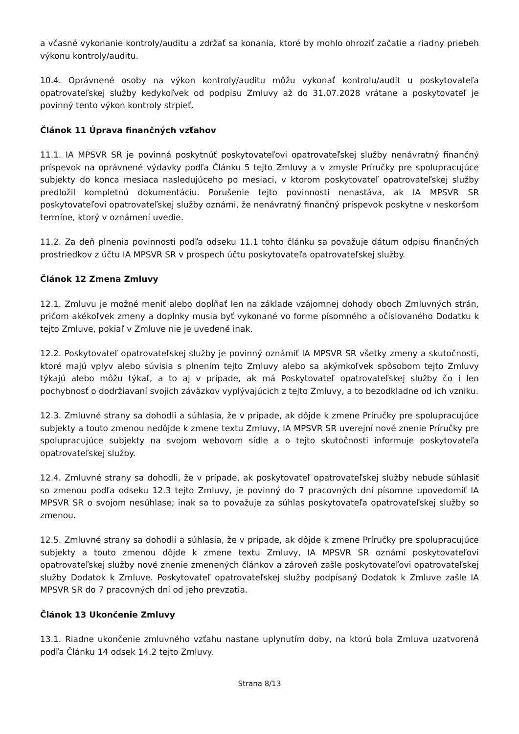a včasné vykonanie kontroly/auditu a zdržať sa konania, ktoré by mohlo ohroziť začatie a riadny priebeh výkonu kontroly/auditu.
10.4. Oprávnené osoby na výkon kontroly/auditu môžu vykonať kontrolu/audit u poskytovateľa opatrovateľskej služby kedykoľvek od podpisu Zmluvy až do 31.07.2028 vrátane a poskytovateľ je povinný tento výkon kontroly strpieť.
Článok 11 Úprava finančných vzťahov
11.1. IA MPSVR SR je povinná poskytnúť poskytovateľovi opatrovateľskej služby nenávratný finančný príspevok na oprávnené výdavky podľa Článku 5 tejto Zmluvy a v zmysle Príručky pre spolupracujúce subjekty do konca mesiaca nasledujúceho po mesiaci, v ktorom poskytovateľ opatrovateľskej služby predložil kompletnú dokumentáciu. Porušenie tejto povinnosti nenastáva, ak IA MPSVR SR poskytovateľovi opatrovateľskej služby oznámi, že nenávratný finančný príspevok poskytne v neskoršom termíne, ktorý v oznámení uvedie.
11.2. Za deň plnenia povinnosti podľa odseku 11.1 tohto článku sa považuje dátum odpisu finančných prostriedkov z účtu IA MPSVR SR v prospech účtu poskytovateľa opatrovateľskej služby.
Článok 12 Zmena Zmluvy
12.1. Zmluvu je možné meniť alebo dopĺňať len na základe vzájomnej dohody oboch Zmluvných strán, pričom akékoľvek zmeny a doplnky musia byť vykonané vo forme písomného a očíslovaného Dodatku k tejto Zmluve, pokiaľ v Zmluve nie je uvedené inak.
12.2. Poskytovateľ opatrovateľskej služby je povinný oznámiť IA MPSVR SR všetky zmeny a skutočnosti, ktoré majú vplyv alebo súvisia s plnením tejto Zmluvy alebo sa akýmkoľvek spôsobom tejto Zmluvy týkajú alebo môžu týkať, a to aj v prípade, ak má Poskytovateľ opatrovateľskej služby čo i len pochybnosť o dodržiavaní svojich záväzkov vyplývajúcich z tejto Zmluvy, a to bezodkladne od ich vzniku.
12.3. Zmluvné strany sa dohodli a súhlasia, že v prípade, ak dôjde k zmene Príručky pre spolupracujúce subjekty a touto zmenou nedôjde k zmene textu Zmluvy, IA MPSVR SR uverejní nové znenie Príručky pre spolupracujúce subjekty na svojom webovom sídle a o tejto skutočnosti informuje poskytovateľa opatrovateľskej služby.
12.4. Zmluvné strany sa dohodli, že v prípade, ak poskytovateľ opatrovateľskej služby nebude súhlasiť so zmenou podľa odseku 12.3 tejto Zmluvy, je povinný do 7 pracovných dní písomne upovedomiť IA MPSVR SR o svojom nesúhlase; inak sa to považuje za súhlas poskytovateľa opatrovateľskej služby so zmenou.
12.5. Zmluvné strany sa dohodli a súhlasia, že v prípade, ak dôjde k zmene Príručky pre spolupracujúce subjekty a touto zmenou dôjde k zmene textu Zmluvy, IA MPSVR SR oznámi poskytovateľovi opatrovateľskej služby nové znenie zmenených článkov a zároveň zašle poskytovateľovi opatrovateľskej služby Dodatok k Zmluve. Poskytovateľ opatrovateľskej služby podpísaný Dodatok k Zmluve zašle IA MPSVR SR do 7 pracovných dní od jeho prevzatia.
Článok 13 Ukončenie Zmluvy
13.1. Riadne ukončenie zmluvného vzťahu nastane uplynutím doby, na ktorú bola Zmluva uzatvorená podľa Článku 14 odsek 14.2 tejto Zmluvy.
Strana 8/13